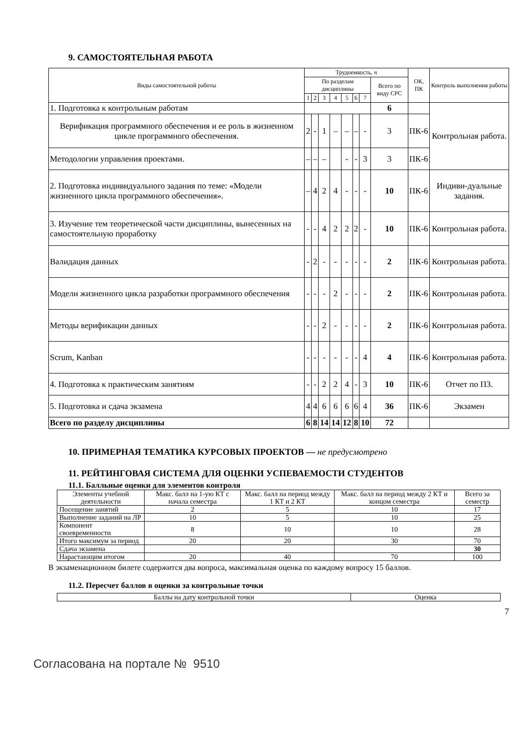9. САМОСТОЯТЕЛЬНАЯ РАБОТА
| Виды самостоятельной работы | Трудоемкость, ч | | | | | | | | ОК, ПК | Контроль выполнения работы |
| | По разделам дисциплины | | | | | | | Всего по виду СРС | | |
| | 1 | 2 | 3 | 4 | 5 | 6 | 7 | | | |
| 1. Подготовка к контрольным работам | | | | | | | | 6 | | Контрольная работа. |
| Верификация программного обеспечения и ее роль в жизненном цикле программного обеспечения. | 2 | - | 1 | – | – | – | - | 3 | ПК-6 | |
| Методологии управления проектами. | – | – | – | | - | - | 3 | 3 | ПК-6 | |
| 2. Подготовка индивидуального задания по теме: «Модели жизненного цикла программного обеспечения». | – | 4 | 2 | 4 | - | - | - | 10 | ПК-6 | Индиви-дуальные задания. |
| 3. Изучение тем теоретической части дисциплины, вынесенных на самостоятельную проработку | - | - | 4 | 2 | 2 | 2 | - | 10 | ПК-6 | Контрольная работа. |
| Валидация данных | - | 2 | - | - | - | - | - | 2 | ПК-6 | Контрольная работа. |
| Модели жизненного цикла разработки программного обеспечения | - | - | - | 2 | - | - | - | 2 | ПК-6 | Контрольная работа. |
| Методы верификации данных | - | - | 2 | - | - | - | - | 2 | ПК-6 | Контрольная работа. |
| Scrum, Kanban | - | - | - | - | - | - | 4 | 4 | ПК-6 | Контрольная работа. |
| 4. Подготовка к практическим занятиям | - | - | 2 | 2 | 4 | - | 3 | 10 | ПК-6 | Отчет по ПЗ. |
| 5. Подготовка и сдача экзамена | 4 | 4 | 6 | 6 | 6 | 6 | 4 | 36 | ПК-6 | Экзамен |
| Всего по разделу дисциплины | 6 | 8 | 14 | 14 | 12 | 8 | 10 | 72 | | |
10. ПРИМЕРНАЯ ТЕМАТИКА КУРСОВЫХ ПРОЕКТОВ — не предусмотрено
11. РЕЙТИНГОВАЯ СИСТЕМА ДЛЯ ОЦЕНКИ УСПЕВАЕМОСТИ СТУДЕНТОВ
11.1. Балльные оценки для элементов контроля
| Элементы учебной деятельности | Макс. балл на 1-ую КТ с начала семестра | Макс. балл на период между 1 КТ и 2 КТ | Макс. балл на период между 2 КТ и концом семестра | Всего за семестр |
| Посещение занятий | 2 | 5 | 10 | 17 |
| Выполнение заданий на ЛР | 10 | 5 | 10 | 25 |
| Компонент своевременности | 8 | 10 | 10 | 28 |
| Итого максимум за период | 20 | 20 | 30 | 70 |
| Сдача экзамена | | | | 30 |
| Нарастающим итогом | 20 | 40 | 70 | 100 |
В экзаменационном билете содержится два вопроса, максимальная оценка по каждому вопросу 15 баллов.
11.2. Пересчет баллов в оценки за контрольные точки
| Баллы на дату контрольной точки | Оценка |
7
Согласована на портале № 9510